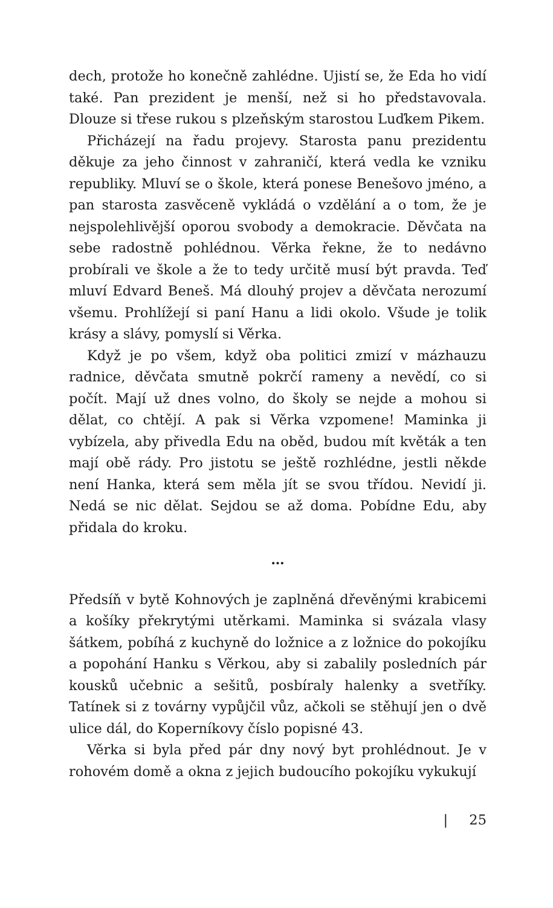dech, protože ho konečně zahlédne. Ujistí se, že Eda ho vidí také. Pan prezident je menší, než si ho představovala. Dlouze si třese rukou s plzeňským starostou Luďkem Pikem.
Přicházejí na řadu projevy. Starosta panu prezidentu děkuje za jeho činnost v zahraničí, která vedla ke vzniku republiky. Mluví se o škole, která ponese Benešovo jméno, a pan starosta zasvěceně vykládá o vzdělání a o tom, že je nejspolehlivější oporou svobody a demokracie. Děvčata na sebe radostně pohlédnou. Věrka řekne, že to nedávno probírali ve škole a že to tedy určitě musí být pravda. Teď mluví Edvard Beneš. Má dlouhý projev a děvčata nerozumí všemu. Prohlížejí si paní Hanu a lidi okolo. Všude je tolik krásy a slávy, pomyslí si Věrka.
Když je po všem, když oba politici zmizí v mázhauzu radnice, děvčata smutně pokrčí rameny a nevědí, co si počít. Mají už dnes volno, do školy se nejde a mohou si dělat, co chtějí. A pak si Věrka vzpomene! Maminka ji vybízela, aby přivedla Edu na oběd, budou mít květák a ten mají obě rády. Pro jistotu se ještě rozhlédne, jestli někde není Hanka, která sem měla jít se svou třídou. Nevidí ji. Nedá se nic dělat. Sejdou se až doma. Pobídne Edu, aby přidala do kroku.
…
Předsíň v bytě Kohnových je zaplněná dřevěnými krabicemi a košíky překrytými utěrkami. Maminka si svázala vlasy šátkem, pobíhá z kuchyně do ložnice a z ložnice do pokojíku a popohání Hanku s Věrkou, aby si zabalily posledních pár kousků učebnic a sešitů, posbíraly halenky a svetříky. Tatínek si z továrny vypůjčil vůz, ačkoli se stěhují jen o dvě ulice dál, do Koperníkovy číslo popisné 43.
Věrka si byla před pár dny nový byt prohlédnout. Je v rohovém domě a okna z jejich budoucího pokojíku vykukují
| 25